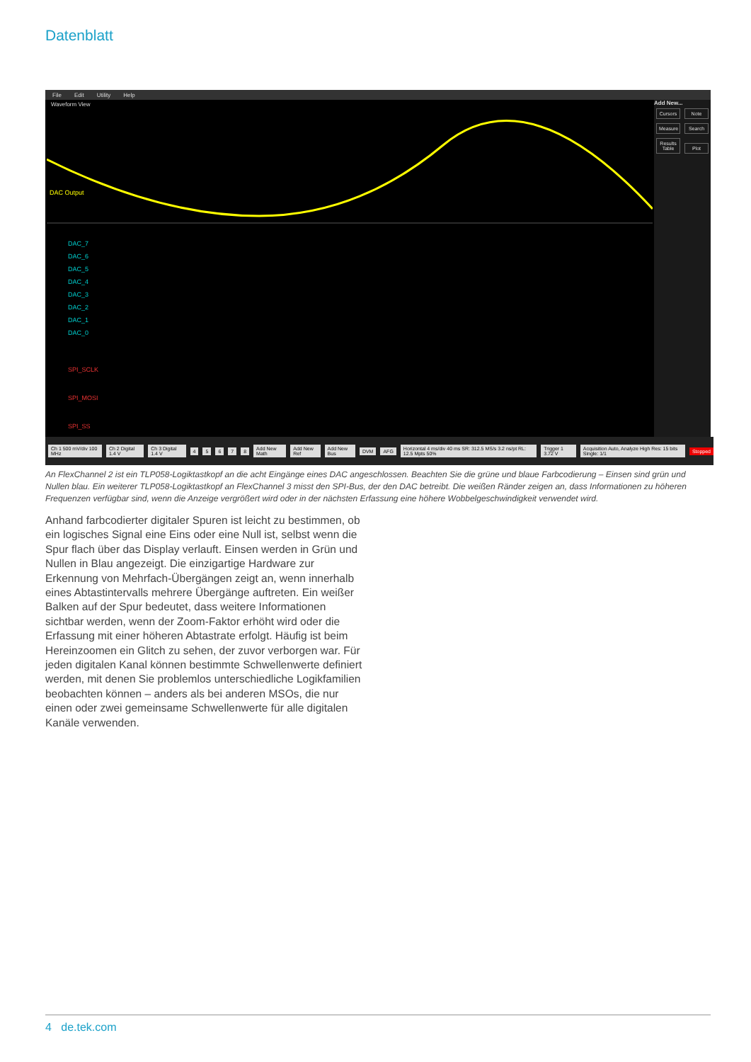Datenblatt
File Edit Utility Help
Waveform View
DAC Output
DAC_7
DAC_6
DAC_5
DAC_4
DAC_3
DAC_2
DAC_1
DAC_0
SPI_SCLK
SPI_MOSI
SPI_SS
Add New...
Cursors
Note
Measure
Search
Results Table
Plot
Ch 1 500 mV/div 100 MHz Ch 2 Digital 1.4 V Ch 3 Digital 1.4 V 45678 Add New Math Add New Ref Add New Bus DVM AFG Horizontal 4 ms/div 40 ms SR: 312.5 MS/s 3.2 ns/pt RL: 12.5 Mpts 50% Trigger 1 3.72 V Acquisition Auto, Analyze High Res: 15 bits Single: 1/1 Stopped
An FlexChannel 2 ist ein TLP058-Logiktastkopf an die acht Eingänge eines DAC angeschlossen. Beachten Sie die grüne und blaue Farbcodierung – Einsen sind grün und Nullen blau. Ein weiterer TLP058-Logiktastkopf an FlexChannel 3 misst den SPI-Bus, der den DAC betreibt. Die weißen Ränder zeigen an, dass Informationen zu höheren Frequenzen verfügbar sind, wenn die Anzeige vergrößert wird oder in der nächsten Erfassung eine höhere Wobbelgeschwindigkeit verwendet wird.
Anhand farbcodierter digitaler Spuren ist leicht zu bestimmen, ob ein logisches Signal eine Eins oder eine Null ist, selbst wenn die Spur flach über das Display verlauft. Einsen werden in Grün und Nullen in Blau angezeigt. Die einzigartige Hardware zur Erkennung von Mehrfach-Übergängen zeigt an, wenn innerhalb eines Abtastintervalls mehrere Übergänge auftreten. Ein weißer Balken auf der Spur bedeutet, dass weitere Informationen sichtbar werden, wenn der Zoom-Faktor erhöht wird oder die Erfassung mit einer höheren Abtastrate erfolgt. Häufig ist beim Hereinzoomen ein Glitch zu sehen, der zuvor verborgen war. Für jeden digitalen Kanal können bestimmte Schwellenwerte definiert werden, mit denen Sie problemlos unterschiedliche Logikfamilien beobachten können – anders als bei anderen MSOs, die nur einen oder zwei gemeinsame Schwellenwerte für alle digitalen Kanäle verwenden.
4 de.tek.com